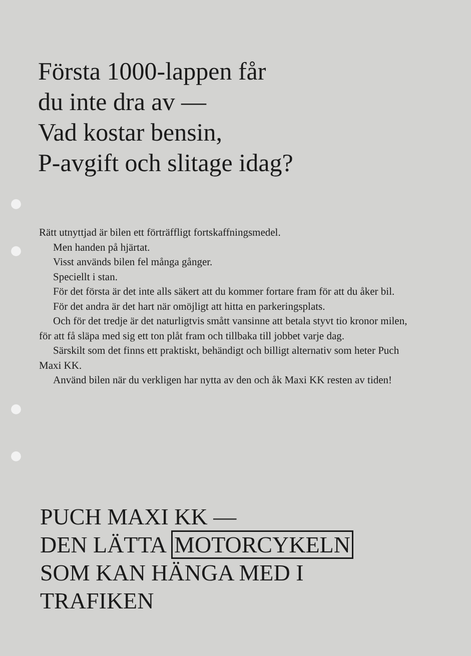Första 1000-lappen får
du inte dra av —
Vad kostar bensin,
P-avgift och slitage idag?
Rätt utnyttjad är bilen ett förträffligt fortskaffningsmedel.
Men handen på hjärtat.
Visst används bilen fel många gånger.
Speciellt i stan.
För det första är det inte alls säkert att du kommer fortare fram för att du åker bil.
För det andra är det hart när omöjligt att hitta en parkeringsplats.
Och för det tredje är det naturligtvis smått vansinne att betala styvt tio kronor milen, för att få släpa med sig ett ton plåt fram och tillbaka till jobbet varje dag.
Särskilt som det finns ett praktiskt, behändigt och billigt alternativ som heter Puch Maxi KK.
Använd bilen när du verkligen har nytta av den och åk Maxi KK resten av tiden!
PUCH MAXI KK —
DEN LÄTTA MOTORCYKELN
SOM KAN HÄNGA MED I
TRAFIKEN